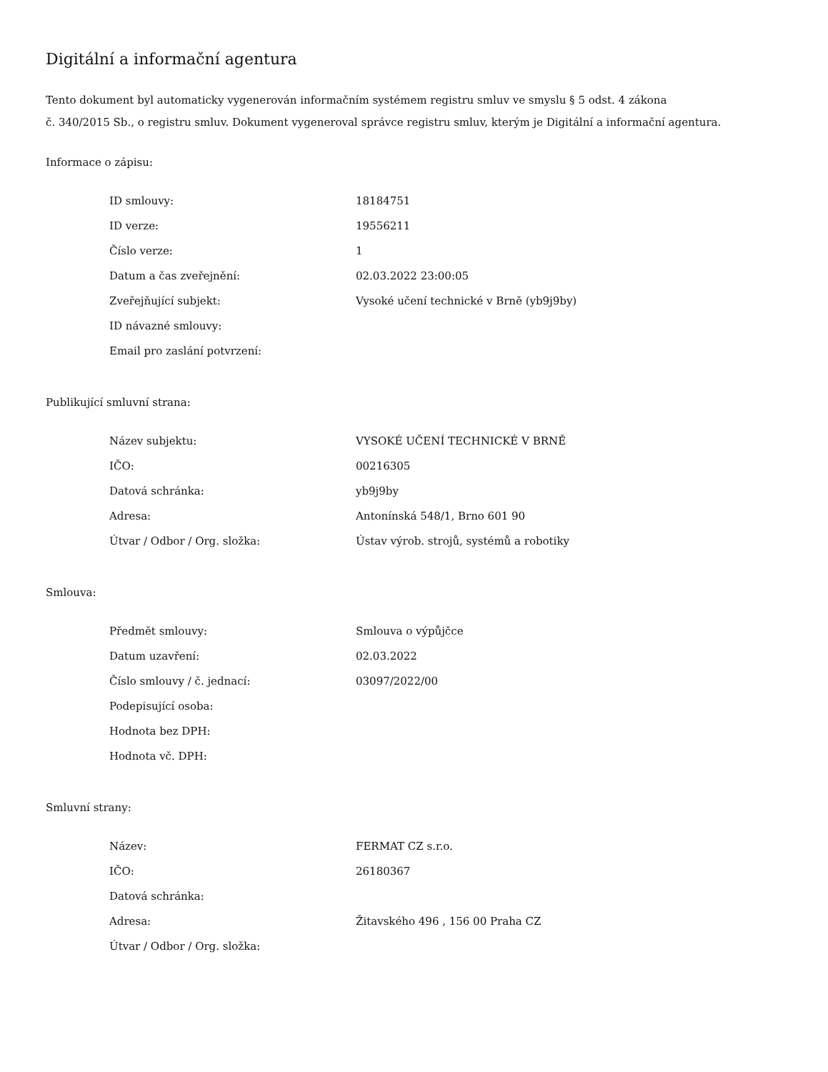Digitální a informační agentura
Tento dokument byl automaticky vygenerován informačním systémem registru smluv ve smyslu § 5 odst. 4 zákona
č. 340/2015 Sb., o registru smluv. Dokument vygeneroval správce registru smluv, kterým je Digitální a informační agentura.
Informace o zápisu:
| ID smlouvy: | 18184751 |
| ID verze: | 19556211 |
| Číslo verze: | 1 |
| Datum a čas zveřejnění: | 02.03.2022 23:00:05 |
| Zveřejňující subjekt: | Vysoké učení technické v Brně (yb9j9by) |
| ID návazné smlouvy: | |
| Email pro zaslání potvrzení: | |
Publikující smluvní strana:
| Název subjektu: | VYSOKÉ UČENÍ TECHNICKÉ V BRNĚ |
| IČO: | 00216305 |
| Datová schránka: | yb9j9by |
| Adresa: | Antonínská 548/1, Brno 601 90 |
| Útvar / Odbor / Org. složka: | Ústav výrob. strojů, systémů a robotiky |
Smlouva:
| Předmět smlouvy: | Smlouva o výpůjčce |
| Datum uzavření: | 02.03.2022 |
| Číslo smlouvy / č. jednací: | 03097/2022/00 |
| Podepisující osoba: | |
| Hodnota bez DPH: | |
| Hodnota vč. DPH: | |
Smluvní strany:
| Název: | FERMAT CZ s.r.o. |
| IČO: | 26180367 |
| Datová schránka: | |
| Adresa: | Žitavského 496 , 156 00 Praha CZ |
| Útvar / Odbor / Org. složka: | |